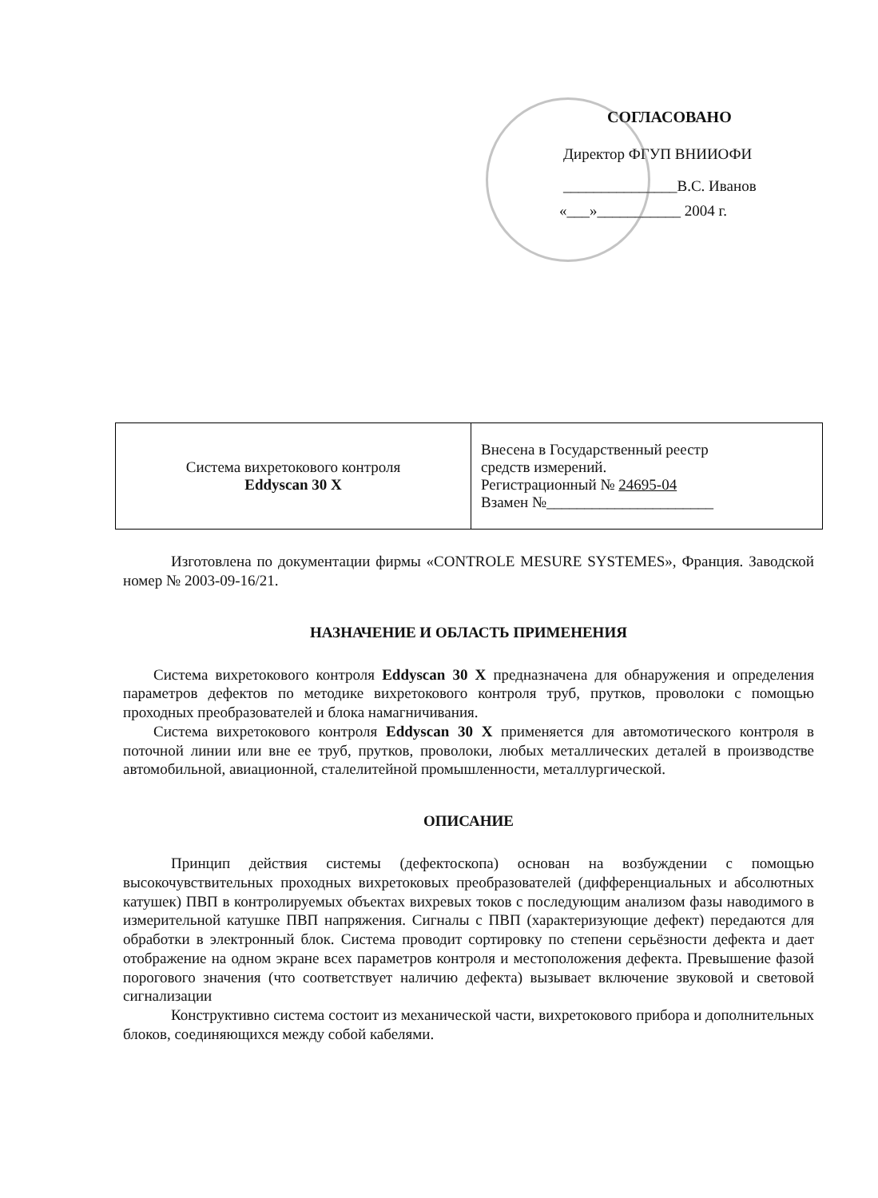СОГЛАСОВАНО
Директор ФГУП ВНИИОФИ
_______________В.С. Иванов
«___»___________ 2004 г.
| Система вихретокового контроля Eddyscan 30 X | Внесена в Государственный реестр средств измерений. Регистрационный № 24695-04 Взамен №______________________ |
Изготовлена по документации фирмы «CONTROLE MESURE SYSTEMES», Франция. Заводской номер № 2003-09-16/21.
НАЗНАЧЕНИЕ И ОБЛАСТЬ ПРИМЕНЕНИЯ
Система вихретокового контроля Eddyscan 30 X предназначена для обнаружения и определения параметров дефектов по методике вихретокового контроля труб, прутков, проволоки с помощью проходных преобразователей и блока намагничивания.
Система вихретокового контроля Eddyscan 30 X применяется для автомотического контроля в поточной линии или вне ее труб, прутков, проволоки, любых металлических деталей в производстве автомобильной, авиационной, сталелитейной промышленности, металлургической.
ОПИСАНИЕ
Принцип действия системы (дефектоскопа) основан на возбуждении с помощью высокочувствительных проходных вихретоковых преобразователей (дифференциальных и абсолютных катушек) ПВП в контролируемых объектах вихревых токов с последующим анализом фазы наводимого в измерительной катушке ПВП напряжения. Сигналы с ПВП (характеризующие дефект) передаются для обработки в электронный блок. Система проводит сортировку по степени серьёзности дефекта и дает отображение на одном экране всех параметров контроля и местоположения дефекта. Превышение фазой порогового значения (что соответствует наличию дефекта) вызывает включение звуковой и световой сигнализации
Конструктивно система состоит из механической части, вихретокового прибора и дополнительных блоков, соединяющихся между собой кабелями.